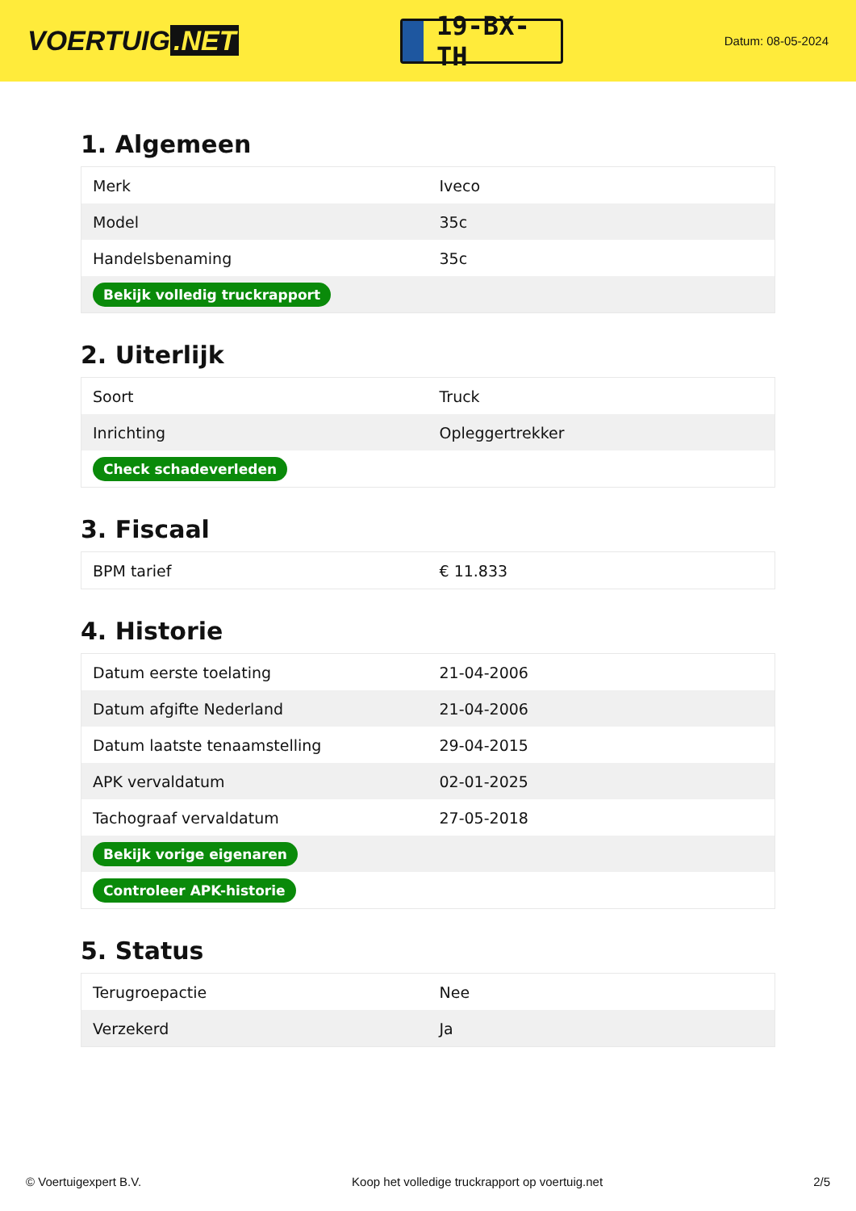VOERTUIG.NET
19-BX-TH
Datum: 08-05-2024
1. Algemeen
| Merk | Iveco |
| Model | 35c |
| Handelsbenaming | 35c |
| Bekijk volledig truckrapport | |
2. Uiterlijk
| Soort | Truck |
| Inrichting | Opleggertrekker |
| Check schadeverleden | |
3. Fiscaal
| BPM tarief | € 11.833 |
4. Historie
| Datum eerste toelating | 21-04-2006 |
| Datum afgifte Nederland | 21-04-2006 |
| Datum laatste tenaamstelling | 29-04-2015 |
| APK vervaldatum | 02-01-2025 |
| Tachograaf vervaldatum | 27-05-2018 |
| Bekijk vorige eigenaren | |
| Controleer APK-historie | |
5. Status
| Terugroepactie | Nee |
| Verzekerd | Ja |
© Voertuigexpert B.V. Koop het volledige truckrapport op voertuig.net 2/5